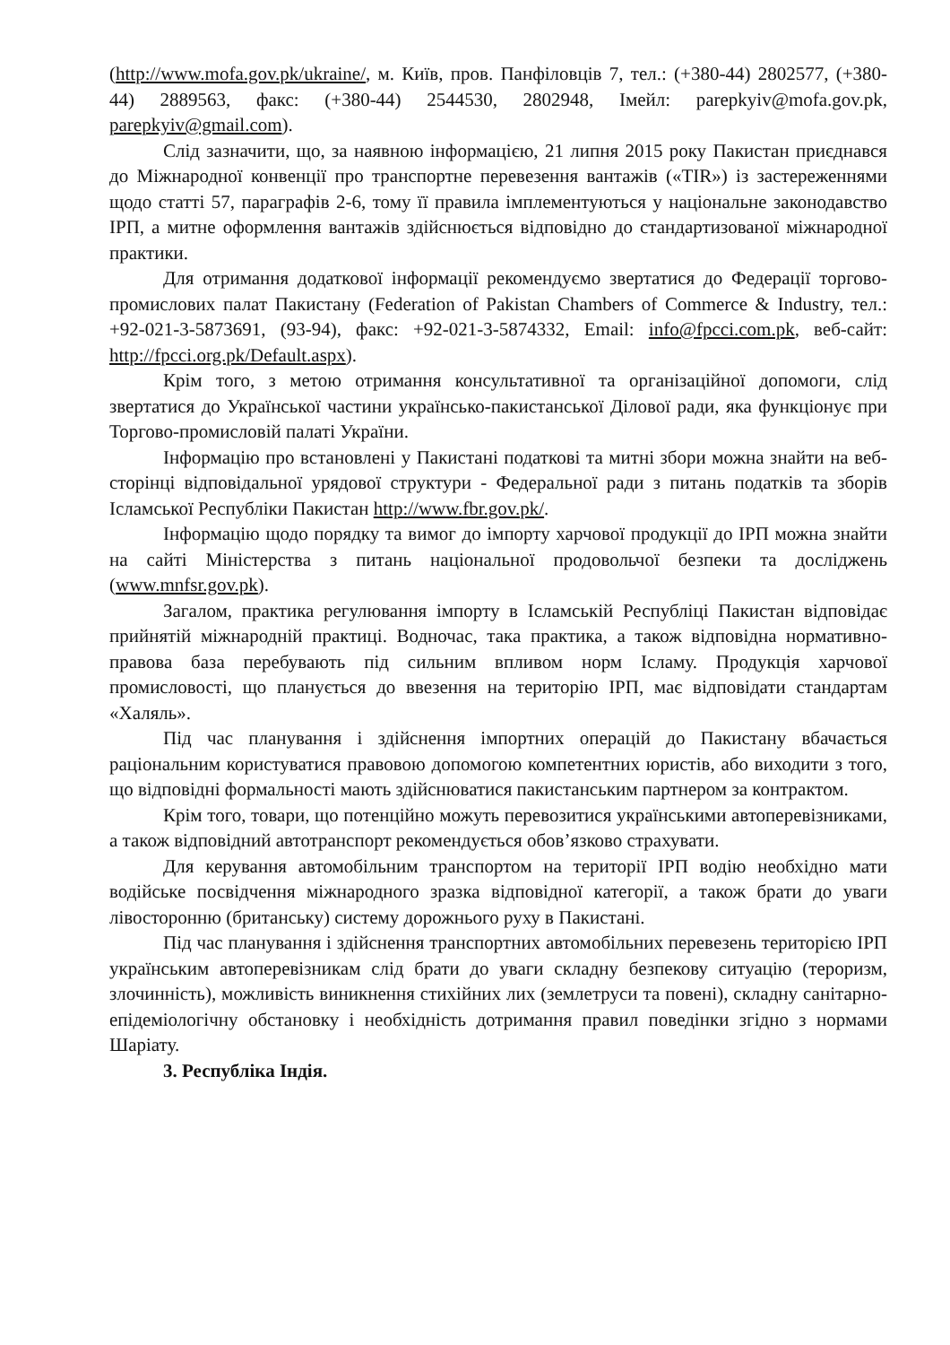(http://www.mofa.gov.pk/ukraine/, м. Київ, пров. Панфіловців 7, тел.: (+380-44) 2802577, (+380-44) 2889563, факс: (+380-44) 2544530, 2802948, Імейл: parepkyiv@mofa.gov.pk, parepkyiv@gmail.com).
Слід зазначити, що, за наявною інформацією, 21 липня 2015 року Пакистан приєднався до Міжнародної конвенції про транспортне перевезення вантажів («TIR») із застереженнями щодо статті 57, параграфів 2-6, тому її правила імплементуються у національне законодавство ІРП, а митне оформлення вантажів здійснюється відповідно до стандартизованої міжнародної практики.
Для отримання додаткової інформації рекомендуємо звертатися до Федерації торгово-промислових палат Пакистану (Federation of Pakistan Chambers of Commerce & Industry, тел.: +92-021-3-5873691, (93-94), факс: +92-021-3-5874332, Email: info@fpcci.com.pk, веб-сайт: http://fpcci.org.pk/Default.aspx).
Крім того, з метою отримання консультативної та організаційної допомоги, слід звертатися до Української частини українсько-пакистанської Ділової ради, яка функціонує при Торгово-промисловій палаті України.
Інформацію про встановлені у Пакистані податкові та митні збори можна знайти на веб-сторінці відповідальної урядової структури - Федеральної ради з питань податків та зборів Ісламської Республіки Пакистан http://www.fbr.gov.pk/.
Інформацію щодо порядку та вимог до імпорту харчової продукції до ІРП можна знайти на сайті Міністерства з питань національної продовольчої безпеки та досліджень (www.mnfsr.gov.pk).
Загалом, практика регулювання імпорту в Ісламській Республіці Пакистан відповідає прийнятій міжнародній практиці. Водночас, така практика, а також відповідна нормативно-правова база перебувають під сильним впливом норм Ісламу. Продукція харчової промисловості, що планується до ввезення на територію ІРП, має відповідати стандартам «Халяль».
Під час планування і здійснення імпортних операцій до Пакистану вбачається раціональним користуватися правовою допомогою компетентних юристів, або виходити з того, що відповідні формальності мають здійснюватися пакистанським партнером за контрактом.
Крім того, товари, що потенційно можуть перевозитися українськими автоперевізниками, а також відповідний автотранспорт рекомендується обов’язково страхувати.
Для керування автомобільним транспортом на території ІРП водію необхідно мати водійське посвідчення міжнародного зразка відповідної категорії, а також брати до уваги лівосторонню (британську) систему дорожнього руху в Пакистані.
Під час планування і здійснення транспортних автомобільних перевезень територією ІРП українським автоперевізникам слід брати до уваги складну безпекову ситуацію (тероризм, злочинність), можливість виникнення стихійних лих (землетруси та повені), складну санітарно-епідеміологічну обстановку і необхідність дотримання правил поведінки згідно з нормами Шаріату.
3. Республіка Індія.